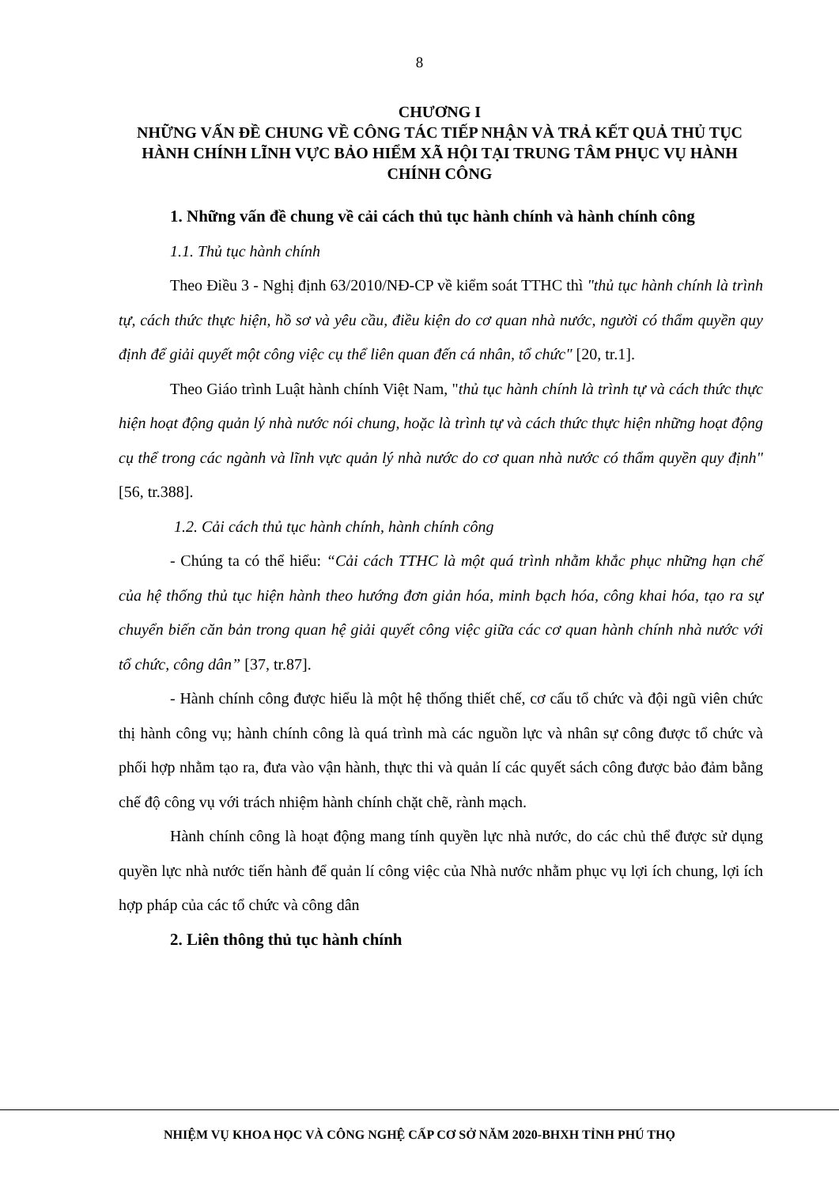8
CHƯƠNG I
NHỮNG VẤN ĐỀ CHUNG VỀ CÔNG TÁC TIẾP NHẬN VÀ TRẢ KẾT QUẢ THỦ TỤC HÀNH CHÍNH LĨNH VỰC BẢO HIỂM XÃ HỘI TẠI TRUNG TÂM PHỤC VỤ HÀNH CHÍNH CÔNG
1. Những vấn đề chung về cải cách thủ tục hành chính và hành chính công
1.1. Thủ tục hành chính
Theo Điều 3 - Nghị định 63/2010/NĐ-CP về kiểm soát TTHC thì "thủ tục hành chính là trình tự, cách thức thực hiện, hồ sơ và yêu cầu, điều kiện do cơ quan nhà nước, người có thẩm quyền quy định để giải quyết một công việc cụ thể liên quan đến cá nhân, tổ chức" [20, tr.1].
Theo Giáo trình Luật hành chính Việt Nam, "thủ tục hành chính là trình tự và cách thức thực hiện hoạt động quản lý nhà nước nói chung, hoặc là trình tự và cách thức thực hiện những hoạt động cụ thể trong các ngành và lĩnh vực quản lý nhà nước do cơ quan nhà nước có thẩm quyền quy định" [56, tr.388].
1.2. Cải cách thủ tục hành chính, hành chính công
- Chúng ta có thể hiểu: “Cải cách TTHC là một quá trình nhằm khắc phục những hạn chế của hệ thống thủ tục hiện hành theo hướng đơn giản hóa, minh bạch hóa, công khai hóa, tạo ra sự chuyển biến căn bản trong quan hệ giải quyết công việc giữa các cơ quan hành chính nhà nước với tổ chức, công dân” [37, tr.87].
- Hành chính công được hiểu là một hệ thống thiết chế, cơ cấu tổ chức và đội ngũ viên chức thị hành công vụ; hành chính công là quá trình mà các nguồn lực và nhân sự công được tổ chức và phối hợp nhằm tạo ra, đưa vào vận hành, thực thi và quản lí các quyết sách công được bảo đảm bằng chế độ công vụ với trách nhiệm hành chính chặt chẽ, rành mạch.
Hành chính công là hoạt động mang tính quyền lực nhà nước, do các chủ thể được sử dụng quyền lực nhà nước tiến hành để quản lí công việc của Nhà nước nhằm phục vụ lợi ích chung, lợi ích hợp pháp của các tổ chức và công dân
2. Liên thông thủ tục hành chính
NHIỆM VỤ KHOA HỌC VÀ CÔNG NGHỆ CẤP CƠ SỞ NĂM 2020-BHXH TỈNH PHÚ THỌ